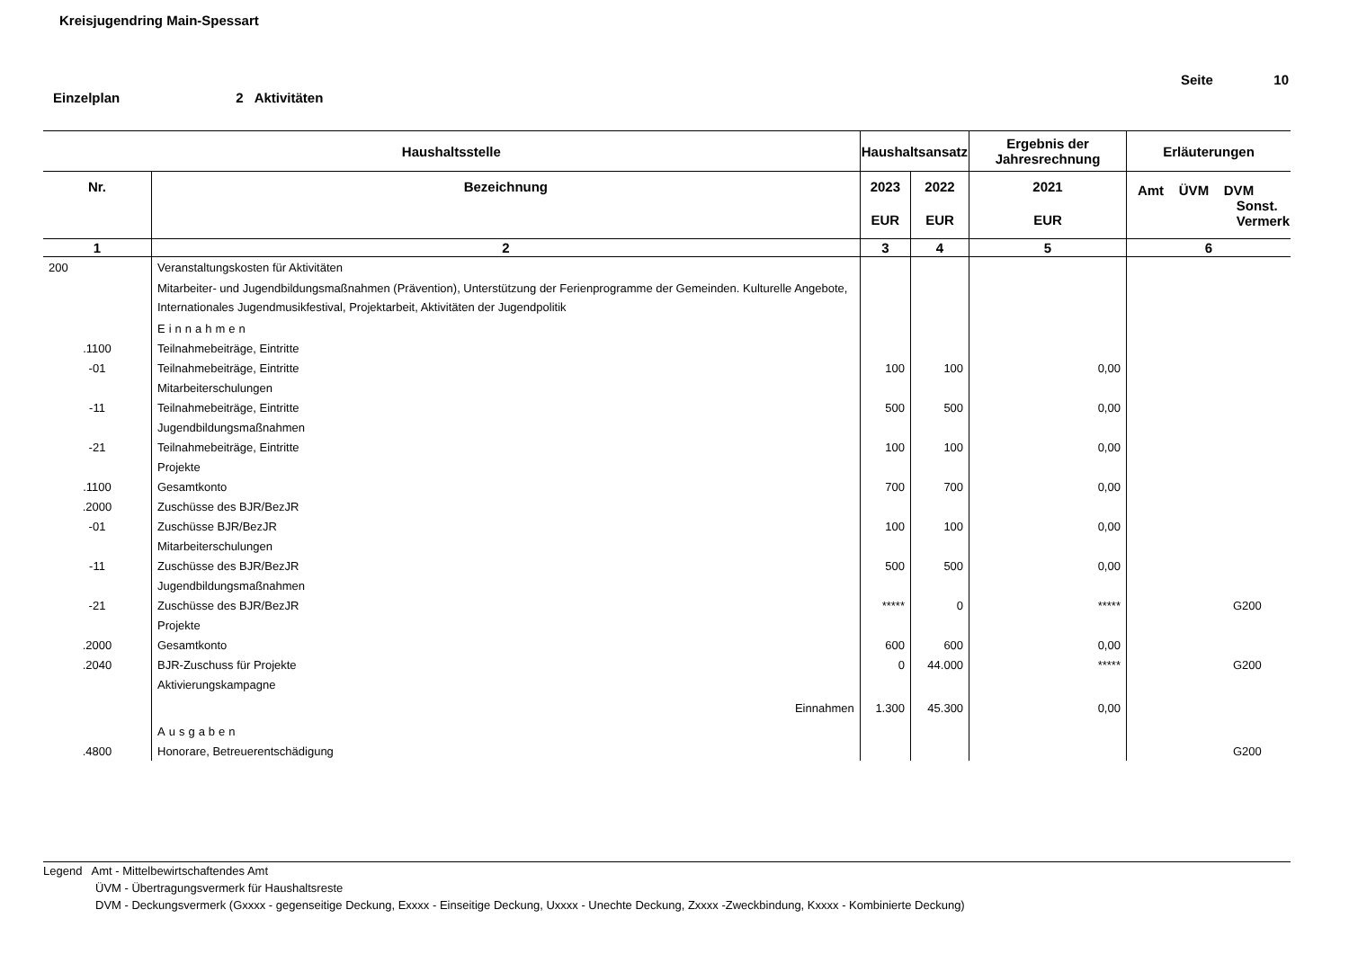Kreisjugendring Main-Spessart
Seite 10
Einzelplan 2 Aktivitäten
| Haushaltsstelle | | Haushaltsansatz | | Ergebnis der Jahresrechnung | Erläuterungen |
| --- | --- | --- | --- | --- | --- |
| Nr. | Bezeichnung | 2023 | 2022 | 2021 | Amt ÜVM DVM Sonst. Vermerk |
| | | EUR | EUR | EUR | |
| 1 | 2 | 3 | 4 | 5 | 6 |
| 200 | Veranstaltungskosten für Aktivitäten | | | | |
| | Mitarbeiter- und Jugendbildungsmaßnahmen (Prävention), Unterstützung der Ferienprogramme der Gemeinden. Kulturelle Angebote, Internationales Jugendmusikfestival, Projektarbeit, Aktivitäten der Jugendpolitik | | | | |
| | Einnahmen | | | | |
| .1100 | Teilnahmebeiträge, Eintritte | | | | |
| -01 | Teilnahmebeiträge, Eintritte | 100 | 100 | 0,00 | |
| | Mitarbeiterschulungen | | | | |
| -11 | Teilnahmebeiträge, Eintritte | 500 | 500 | 0,00 | |
| | Jugendbildungsmaßnahmen | | | | |
| -21 | Teilnahmebeiträge, Eintritte | 100 | 100 | 0,00 | |
| | Projekte | | | | |
| .1100 | Gesamtkonto | 700 | 700 | 0,00 | |
| .2000 | Zuschüsse des BJR/BezJR | | | | |
| -01 | Zuschüsse BJR/BezJR | 100 | 100 | 0,00 | |
| | Mitarbeiterschulungen | | | | |
| -11 | Zuschüsse des BJR/BezJR | 500 | 500 | 0,00 | |
| | Jugendbildungsmaßnahmen | | | | |
| -21 | Zuschüsse des BJR/BezJR | ***** | 0 | ***** | G200 |
| | Projekte | | | | |
| .2000 | Gesamtkonto | 600 | 600 | 0,00 | |
| .2040 | BJR-Zuschuss für Projekte | 0 | 44.000 | ***** | G200 |
| | Aktivierungskampagne | | | | |
| | Einnahmen | 1.300 | 45.300 | 0,00 | |
| | Ausgaben | | | | |
| .4800 | Honorare, Betreuerentschädigung | | | | G200 |
Legend Amt - Mittelbewirtschaftendes Amt
ÜVM - Übertragungsvermerk für Haushaltsreste
DVM - Deckungsvermerk (Gxxxx - gegenseitige Deckung, Exxxx - Einseitige Deckung, Uxxxx - Unechte Deckung, Zxxxx -Zweckbindung, Kxxxx - Kombinierte Deckung)